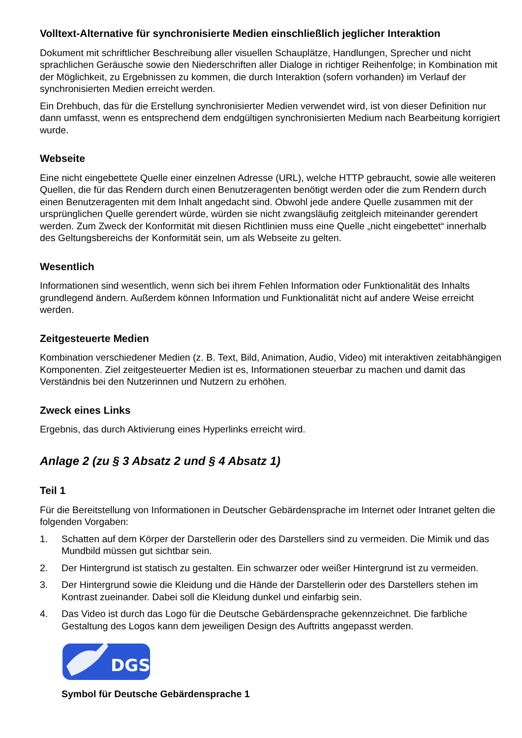Volltext-Alternative für synchronisierte Medien einschließlich jeglicher Interaktion
Dokument mit schriftlicher Beschreibung aller visuellen Schauplätze, Handlungen, Sprecher und nicht sprachlichen Geräusche sowie den Niederschriften aller Dialoge in richtiger Reihenfolge; in Kombination mit der Möglichkeit, zu Ergebnissen zu kommen, die durch Interaktion (sofern vorhanden) im Verlauf der synchronisierten Medien erreicht werden.
Ein Drehbuch, das für die Erstellung synchronisierter Medien verwendet wird, ist von dieser Definition nur dann umfasst, wenn es entsprechend dem endgültigen synchronisierten Medium nach Bearbeitung korrigiert wurde.
Webseite
Eine nicht eingebettete Quelle einer einzelnen Adresse (URL), welche HTTP gebraucht, sowie alle weiteren Quellen, die für das Rendern durch einen Benutzeragenten benötigt werden oder die zum Rendern durch einen Benutzeragenten mit dem Inhalt angedacht sind. Obwohl jede andere Quelle zusammen mit der ursprünglichen Quelle gerendert würde, würden sie nicht zwangsläufig zeitgleich miteinander gerendert werden. Zum Zweck der Konformität mit diesen Richtlinien muss eine Quelle „nicht eingebettet“ innerhalb des Geltungsbereichs der Konformität sein, um als Webseite zu gelten.
Wesentlich
Informationen sind wesentlich, wenn sich bei ihrem Fehlen Information oder Funktionalität des Inhalts grundlegend ändern. Außerdem können Information und Funktionalität nicht auf andere Weise erreicht werden.
Zeitgesteuerte Medien
Kombination verschiedener Medien (z. B. Text, Bild, Animation, Audio, Video) mit interaktiven zeitabhängigen Komponenten. Ziel zeitgesteuerter Medien ist es, Informationen steuerbar zu machen und damit das Verständnis bei den Nutzerinnen und Nutzern zu erhöhen.
Zweck eines Links
Ergebnis, das durch Aktivierung eines Hyperlinks erreicht wird.
Anlage 2 (zu § 3 Absatz 2 und § 4 Absatz 1)
Teil 1
Für die Bereitstellung von Informationen in Deutscher Gebärdensprache im Internet oder Intranet gelten die folgenden Vorgaben:
1. Schatten auf dem Körper der Darstellerin oder des Darstellers sind zu vermeiden. Die Mimik und das Mundbild müssen gut sichtbar sein.
2. Der Hintergrund ist statisch zu gestalten. Ein schwarzer oder weißer Hintergrund ist zu vermeiden.
3. Der Hintergrund sowie die Kleidung und die Hände der Darstellerin oder des Darstellers stehen im Kontrast zueinander. Dabei soll die Kleidung dunkel und einfarbig sein.
4. Das Video ist durch das Logo für die Deutsche Gebärdensprache gekennzeichnet. Die farbliche Gestaltung des Logos kann dem jeweiligen Design des Auftritts angepasst werden.
DGS
Symbol für Deutsche Gebärdensprache 1